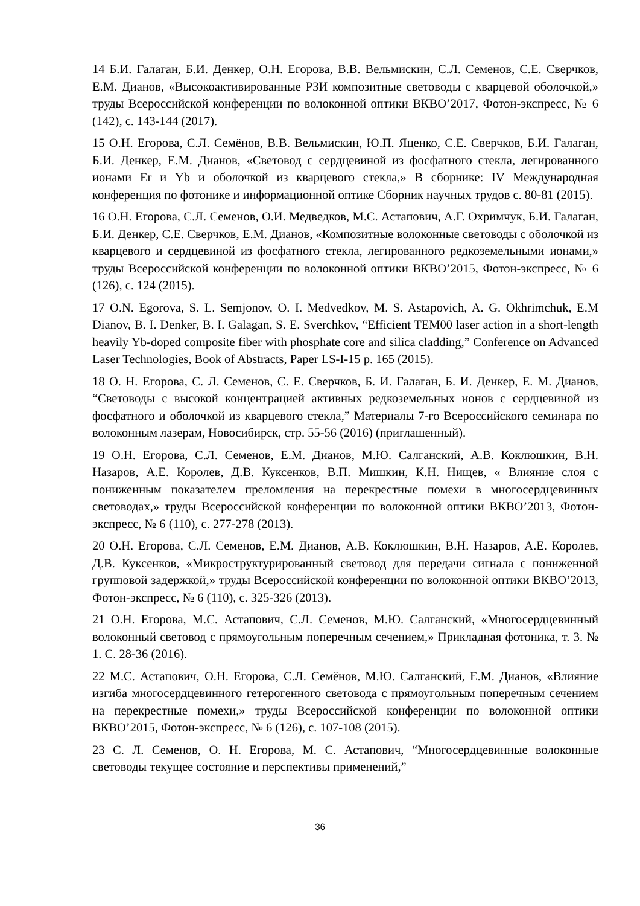14 Б.И. Галаган, Б.И. Денкер, О.Н. Егорова, В.В. Вельмискин, С.Л. Семенов, С.Е. Сверчков, Е.М. Дианов, «Высокоактивированные РЗИ композитные световоды с кварцевой оболочкой,» труды Всероссийской конференции по волоконной оптики ВКВО’2017, Фотон-экспресс, № 6 (142), с. 143-144 (2017).
15 О.Н. Егорова, С.Л. Семёнов, В.В. Вельмискин, Ю.П. Яценко, С.Е. Сверчков, Б.И. Галаган, Б.И. Денкер, Е.М. Дианов, «Световод с сердцевиной из фосфатного стекла, легированного ионами Er и Yb и оболочкой из кварцевого стекла,» В сборнике: IV Международная конференция по фотонике и информационной оптике Сборник научных трудов с. 80-81 (2015).
16 О.Н. Егорова, С.Л. Семенов, О.И. Медведков, М.С. Астапович, А.Г. Охримчук, Б.И. Галаган, Б.И. Денкер, С.Е. Сверчков, Е.М. Дианов, «Композитные волоконные световоды с оболочкой из кварцевого и сердцевиной из фосфатного стекла, легированного редкоземельными ионами,» труды Всероссийской конференции по волоконной оптики ВКВО’2015, Фотон-экспресс, № 6 (126), с. 124 (2015).
17 O.N. Egorova, S. L. Semjonov, O. I. Medvedkov, M. S. Astapovich, A. G. Okhrimchuk, E.M Dianov, B. I. Denker, B. I. Galagan, S. E. Sverchkov, “Efficient TEM00 laser action in a short-length heavily Yb-doped composite fiber with phosphate core and silica cladding,” Conference on Advanced Laser Technologies, Book of Abstracts, Paper LS-I-15 p. 165 (2015).
18 О. Н. Егорова, С. Л. Семенов, С. Е. Сверчков, Б. И. Галаган, Б. И. Денкер, Е. М. Дианов, “Световоды с высокой концентрацией активных редкоземельных ионов с сердцевиной из фосфатного и оболочкой из кварцевого стекла,” Материалы 7-го Всероссийского семинара по волоконным лазерам, Новосибирск, стр. 55-56 (2016) (приглашенный).
19 О.Н. Егорова, С.Л. Семенов, Е.М. Дианов, М.Ю. Салганский, А.В. Коклюшкин, В.Н. Назаров, А.Е. Королев, Д.В. Куксенков, В.П. Мишкин, К.Н. Нищев, « Влияние слоя с пониженным показателем преломления на перекрестные помехи в многосердцевинных световодах,» труды Всероссийской конференции по волоконной оптики ВКВО’2013, Фотон-экспресс, № 6 (110), с. 277-278 (2013).
20 О.Н. Егорова, С.Л. Семенов, Е.М. Дианов, А.В. Коклюшкин, В.Н. Назаров, А.Е. Королев, Д.В. Куксенков, «Микроструктурированный световод для передачи сигнала с пониженной групповой задержкой,» труды Всероссийской конференции по волоконной оптики ВКВО’2013, Фотон-экспресс, № 6 (110), с. 325-326 (2013).
21 О.Н. Егорова, М.С. Астапович, С.Л. Семенов, М.Ю. Салганский, «Многосердцевинный волоконный световод с прямоугольным поперечным сечением,» Прикладная фотоника, т. 3. № 1. С. 28-36 (2016).
22 М.С. Астапович, О.Н. Егорова, С.Л. Семёнов, М.Ю. Салганский, Е.М. Дианов, «Влияние изгиба многосердцевинного гетерогенного световода с прямоугольным поперечным сечением на перекрестные помехи,» труды Всероссийской конференции по волоконной оптики ВКВО’2015, Фотон-экспресс, № 6 (126), с. 107-108 (2015).
23 С. Л. Семенов, О. Н. Егорова, М. С. Астапович, “Многосердцевинные волоконные световоды текущее состояние и перспективы применений,”
36